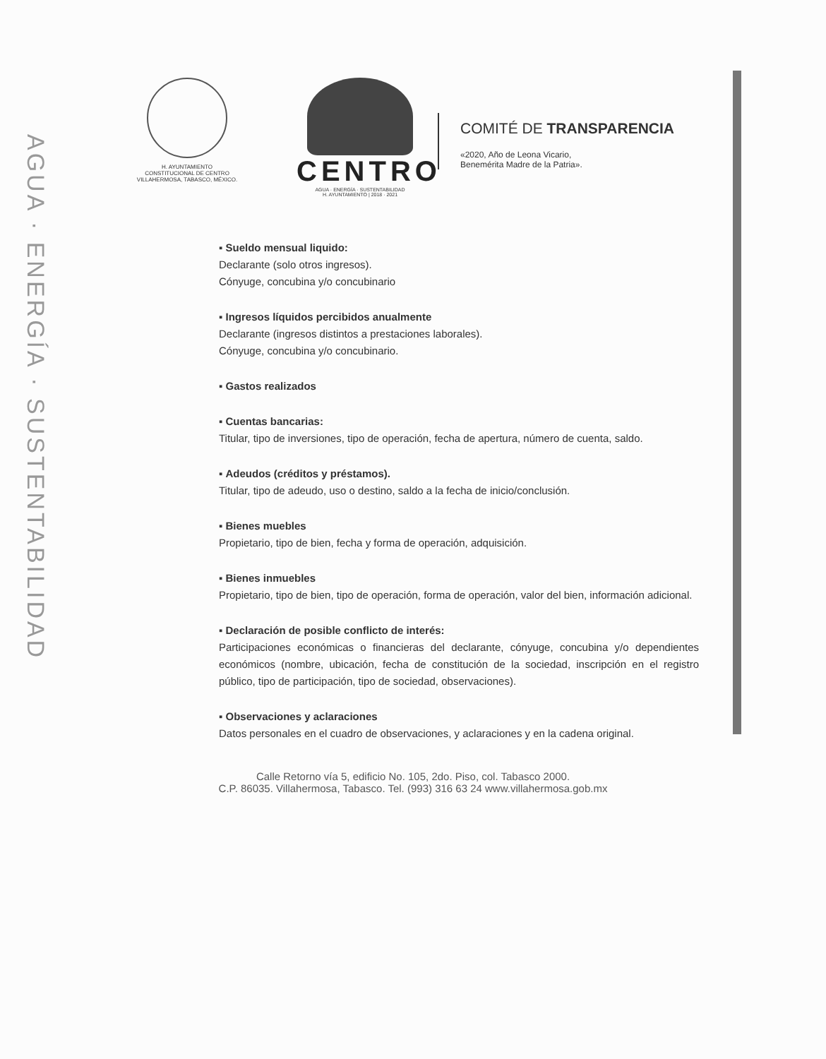AGUA · ENERGÍA · SUSTENTABILIDAD
H. AYUNTAMIENTO
CONSTITUCIONAL DE CENTRO
VILLAHERMOSA, TABASCO, MÉXICO.
CENTRO
AGUA · ENERGÍA · SUSTENTABILIDAD
H. AYUNTAMIENTO | 2018 · 2021
COMITÉ DE TRANSPARENCIA
«2020, Año de Leona Vicario,
Benemérita Madre de la Patria».
▪ Sueldo mensual liquido:
Declarante (solo otros ingresos).
Cónyuge, concubina y/o concubinario
▪ Ingresos líquidos percibidos anualmente
Declarante (ingresos distintos a prestaciones laborales).
Cónyuge, concubina y/o concubinario.
▪ Gastos realizados
▪ Cuentas bancarias:
Titular, tipo de inversiones, tipo de operación, fecha de apertura, número de cuenta, saldo.
▪ Adeudos (créditos y préstamos).
Titular, tipo de adeudo, uso o destino, saldo a la fecha de inicio/conclusión.
▪ Bienes muebles
Propietario, tipo de bien, fecha y forma de operación, adquisición.
▪ Bienes inmuebles
Propietario, tipo de bien, tipo de operación, forma de operación, valor del bien, información adicional.
▪ Declaración de posible conflicto de interés:
Participaciones económicas o financieras del declarante, cónyuge, concubina y/o dependientes económicos (nombre, ubicación, fecha de constitución de la sociedad, inscripción en el registro público, tipo de participación, tipo de sociedad, observaciones).
▪ Observaciones y aclaraciones
Datos personales en el cuadro de observaciones, y aclaraciones y en la cadena original.
Calle Retorno vía 5, edificio No. 105, 2do. Piso, col. Tabasco 2000.
C.P. 86035. Villahermosa, Tabasco. Tel. (993) 316 63 24 www.villahermosa.gob.mx